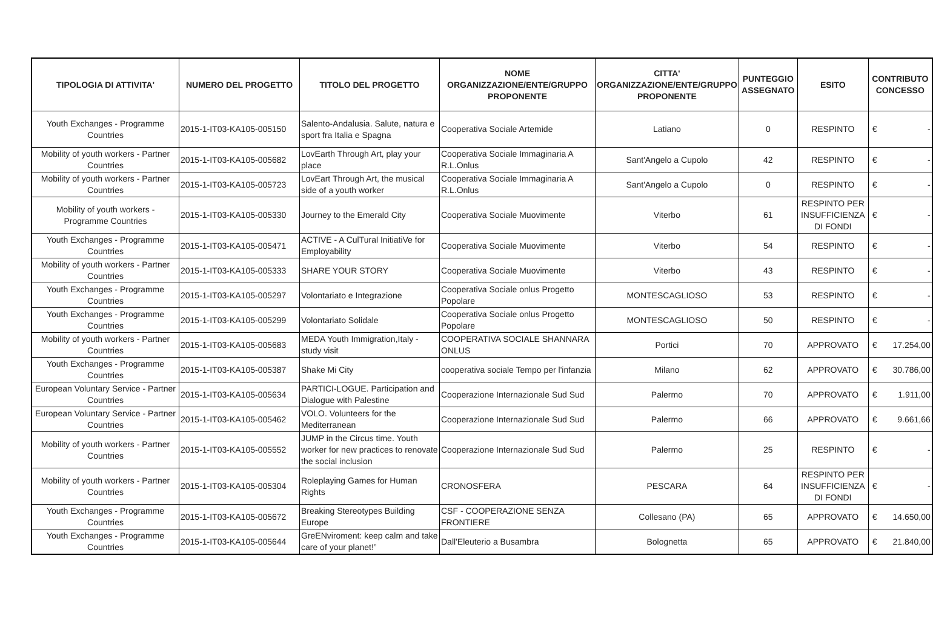| TIPOLOGIA DI ATTIVITA' | NUMERO DEL PROGETTO | TITOLO DEL PROGETTO | NOME ORGANIZZAZIONE/ENTE/GRUPPO PROPONENTE | CITTA' ORGANIZZAZIONE/ENTE/GRUPPO PROPONENTE | PUNTEGGIO ASSEGNATO | ESITO | CONTRIBUTO CONCESSO |
| --- | --- | --- | --- | --- | --- | --- | --- |
| Youth Exchanges - Programme Countries | 2015-1-IT03-KA105-005150 | Salento-Andalusia. Salute, natura e sport fra Italia e Spagna | Cooperativa Sociale Artemide | Latiano | 0 | RESPINTO | € - |
| Mobility of youth workers - Partner Countries | 2015-1-IT03-KA105-005682 | LovEarth Through Art, play your place | Cooperativa Sociale Immaginaria A R.L.Onlus | Sant'Angelo a Cupolo | 42 | RESPINTO | € - |
| Mobility of youth workers - Partner Countries | 2015-1-IT03-KA105-005723 | LovEart Through Art, the musical side of a youth worker | Cooperativa Sociale Immaginaria A R.L.Onlus | Sant'Angelo a Cupolo | 0 | RESPINTO | € - |
| Mobility of youth workers - Programme Countries | 2015-1-IT03-KA105-005330 | Journey to the Emerald City | Cooperativa Sociale Muovimente | Viterbo | 61 | RESPINTO PER INSUFFICIENZA DI FONDI | € - |
| Youth Exchanges - Programme Countries | 2015-1-IT03-KA105-005471 | ACTIVE - A CulTural InitiatiVe for Employability | Cooperativa Sociale Muovimente | Viterbo | 54 | RESPINTO | € - |
| Mobility of youth workers - Partner Countries | 2015-1-IT03-KA105-005333 | SHARE YOUR STORY | Cooperativa Sociale Muovimente | Viterbo | 43 | RESPINTO | € - |
| Youth Exchanges - Programme Countries | 2015-1-IT03-KA105-005297 | Volontariato e Integrazione | Cooperativa Sociale onlus Progetto Popolare | MONTESCAGLIOSO | 53 | RESPINTO | € - |
| Youth Exchanges - Programme Countries | 2015-1-IT03-KA105-005299 | Volontariato Solidale | Cooperativa Sociale onlus Progetto Popolare | MONTESCAGLIOSO | 50 | RESPINTO | € - |
| Mobility of youth workers - Partner Countries | 2015-1-IT03-KA105-005683 | MEDA Youth Immigration,Italy - study visit | COOPERATIVA SOCIALE SHANNARA ONLUS | Portici | 70 | APPROVATO | € 17.254,00 |
| Youth Exchanges - Programme Countries | 2015-1-IT03-KA105-005387 | Shake Mi City | cooperativa sociale Tempo per l'infanzia | Milano | 62 | APPROVATO | € 30.786,00 |
| European Voluntary Service - Partner Countries | 2015-1-IT03-KA105-005634 | PARTICI-LOGUE. Participation and Dialogue with Palestine | Cooperazione Internazionale Sud Sud | Palermo | 70 | APPROVATO | € 1.911,00 |
| European Voluntary Service - Partner Countries | 2015-1-IT03-KA105-005462 | VOLO. Volunteers for the Mediterranean | Cooperazione Internazionale Sud Sud | Palermo | 66 | APPROVATO | € 9.661,66 |
| Mobility of youth workers - Partner Countries | 2015-1-IT03-KA105-005552 | JUMP in the Circus time. Youth worker for new practices to renovate the social inclusion | Cooperazione Internazionale Sud Sud | Palermo | 25 | RESPINTO | € - |
| Mobility of youth workers - Partner Countries | 2015-1-IT03-KA105-005304 | Roleplaying Games for Human Rights | CRONOSFERA | PESCARA | 64 | RESPINTO PER INSUFFICIENZA DI FONDI | € - |
| Youth Exchanges - Programme Countries | 2015-1-IT03-KA105-005672 | Breaking Stereotypes Building Europe | CSF - COOPERAZIONE SENZA FRONTIERE | Collesano (PA) | 65 | APPROVATO | € 14.650,00 |
| Youth Exchanges - Programme Countries | 2015-1-IT03-KA105-005644 | GreENviroment: keep calm and take care of your planet!” | Dall'Eleuterio a Busambra | Bolognetta | 65 | APPROVATO | € 21.840,00 |